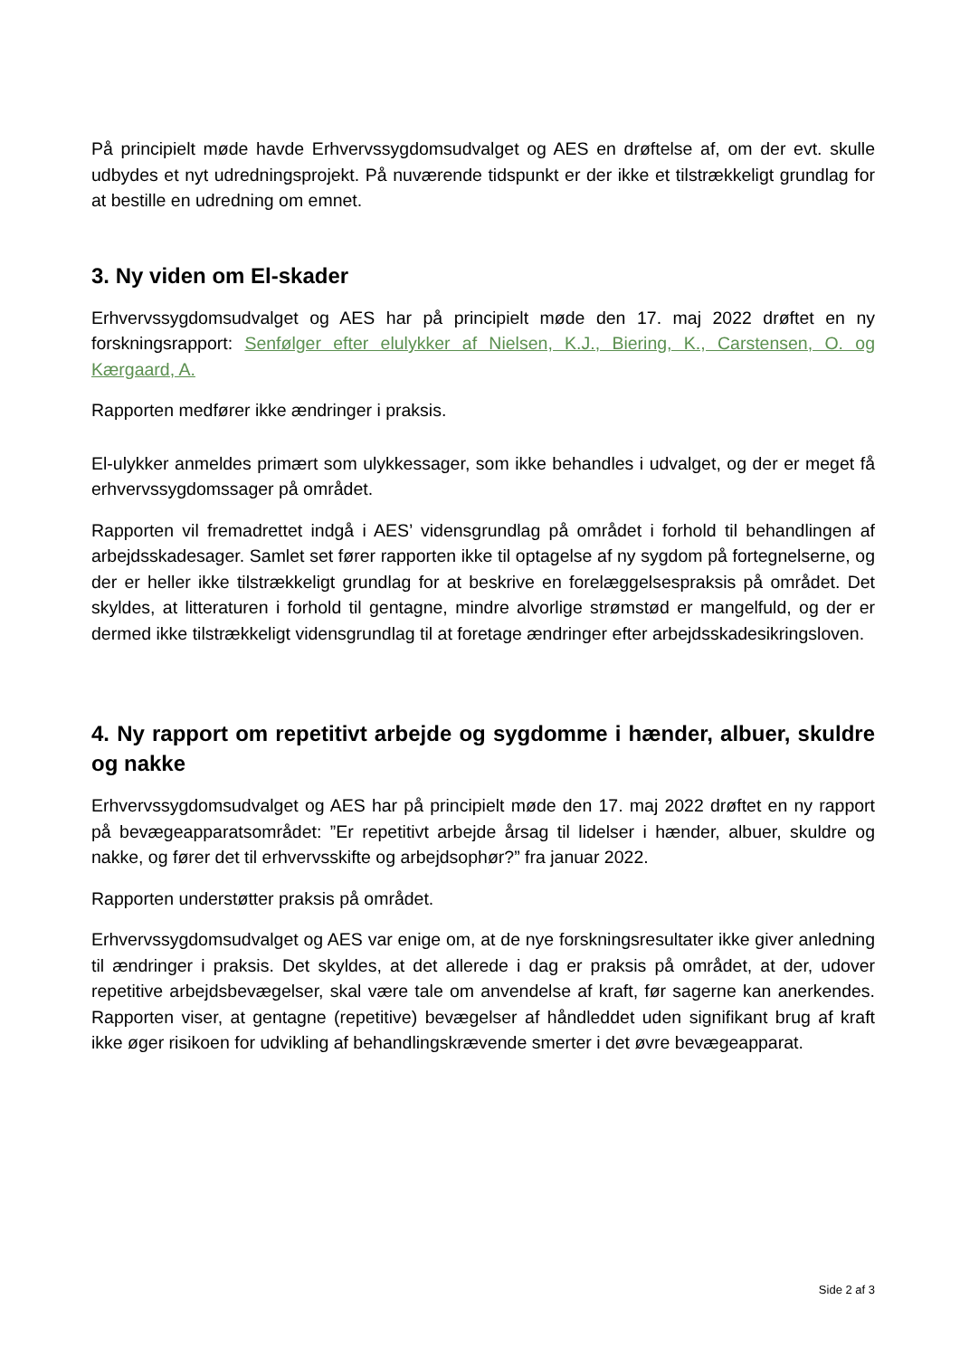På principielt møde havde Erhvervssygdomsudvalget og AES en drøftelse af, om der evt. skulle udbydes et nyt udredningsprojekt. På nuværende tidspunkt er der ikke et tilstrækkeligt grundlag for at bestille en udredning om emnet.
3. Ny viden om El-skader
Erhvervssygdomsudvalget og AES har på principielt møde den 17. maj 2022 drøftet en ny forskningsrapport: Senfølger efter elulykker af Nielsen, K.J., Biering, K., Carstensen, O. og Kærgaard, A.
Rapporten medfører ikke ændringer i praksis.
El-ulykker anmeldes primært som ulykkessager, som ikke behandles i udvalget, og der er meget få erhvervssygdomssager på området.
Rapporten vil fremadrettet indgå i AES’ vidensgrundlag på området i forhold til behandlingen af arbejdsskadesager. Samlet set fører rapporten ikke til optagelse af ny sygdom på fortegnelserne, og der er heller ikke tilstrækkeligt grundlag for at beskrive en forelæggelsespraksis på området. Det skyldes, at litteraturen i forhold til gentagne, mindre alvorlige strømstød er mangelfuld, og der er dermed ikke tilstrækkeligt vidensgrundlag til at foretage ændringer efter arbejdsskadesikringsloven.
4. Ny rapport om repetitivt arbejde og sygdomme i hænder, albuer, skuldre og nakke
Erhvervssygdomsudvalget og AES har på principielt møde den 17. maj 2022 drøftet en ny rapport på bevægeapparatsområdet: ”Er repetitivt arbejde årsag til lidelser i hænder, albuer, skuldre og nakke, og fører det til erhvervsskifte og arbejdsophør?” fra januar 2022.
Rapporten understøtter praksis på området.
Erhvervssygdomsudvalget og AES var enige om, at de nye forskningsresultater ikke giver anledning til ændringer i praksis. Det skyldes, at det allerede i dag er praksis på området, at der, udover repetitive arbejdsbevægelser, skal være tale om anvendelse af kraft, før sagerne kan anerkendes. Rapporten viser, at gentagne (repetitive) bevægelser af håndleddet uden signifikant brug af kraft ikke øger risikoen for udvikling af behandlingskrævende smerter i det øvre bevægeapparat.
Side 2 af 3